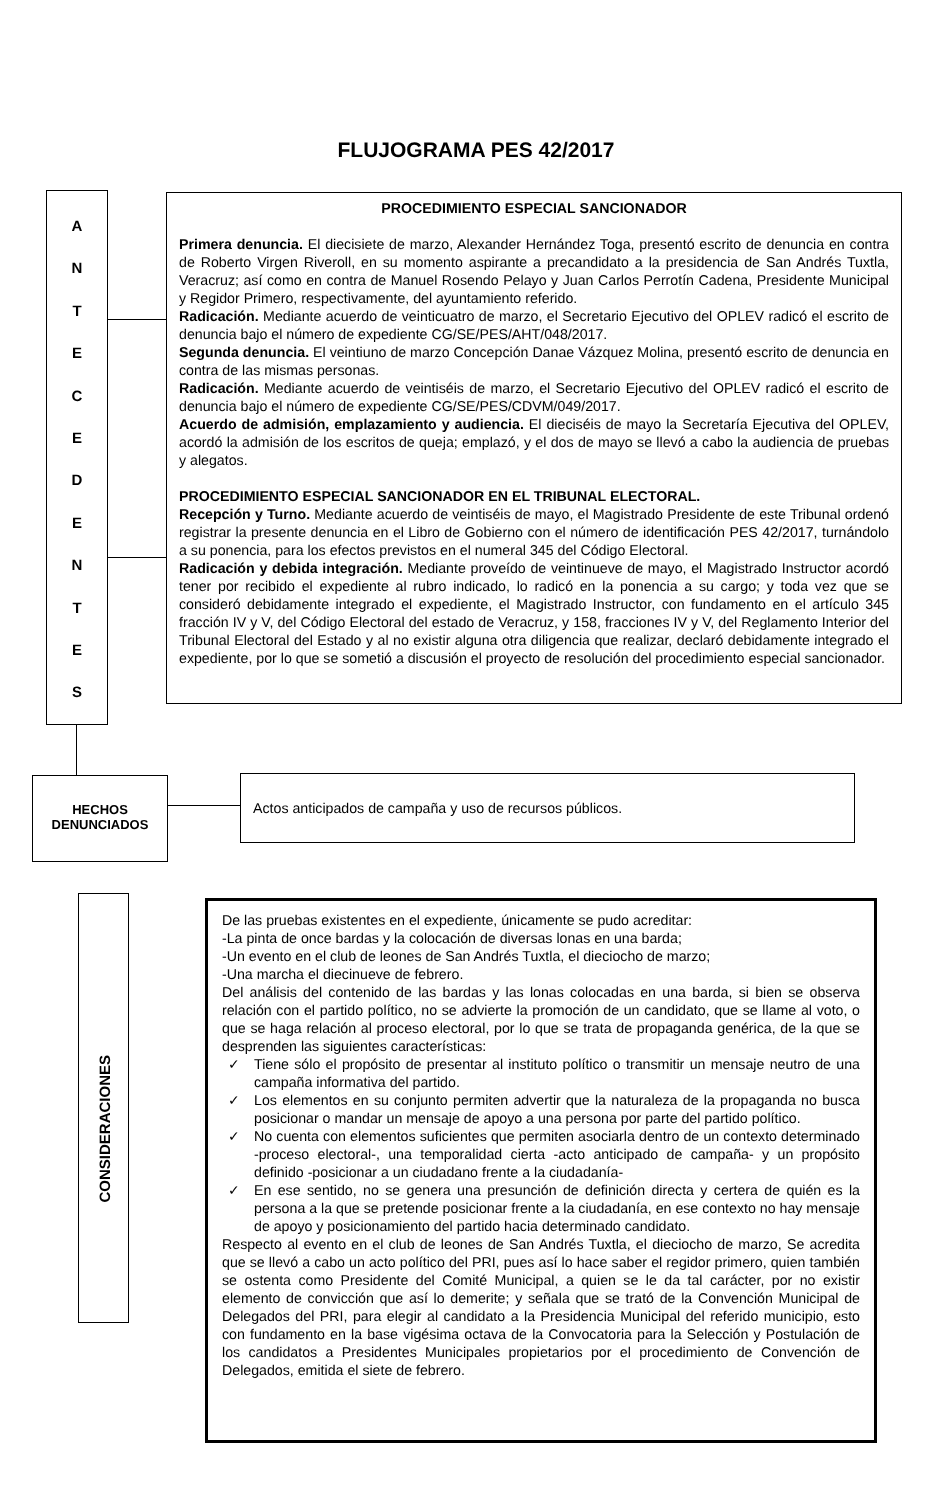FLUJOGRAMA PES 42/2017
A
N
T
E
C
E
D
E
N
T
E
S
PROCEDIMIENTO ESPECIAL SANCIONADOR
Primera denuncia. El diecisiete de marzo, Alexander Hernández Toga, presentó escrito de denuncia en contra de Roberto Virgen Riveroll, en su momento aspirante a precandidato a la presidencia de San Andrés Tuxtla, Veracruz; así como en contra de Manuel Rosendo Pelayo y Juan Carlos Perrotín Cadena, Presidente Municipal y Regidor Primero, respectivamente, del ayuntamiento referido.
Radicación. Mediante acuerdo de veinticuatro de marzo, el Secretario Ejecutivo del OPLEV radicó el escrito de denuncia bajo el número de expediente CG/SE/PES/AHT/048/2017.
Segunda denuncia. El veintiuno de marzo Concepción Danae Vázquez Molina, presentó escrito de denuncia en contra de las mismas personas.
Radicación. Mediante acuerdo de veintiséis de marzo, el Secretario Ejecutivo del OPLEV radicó el escrito de denuncia bajo el número de expediente CG/SE/PES/CDVM/049/2017.
Acuerdo de admisión, emplazamiento y audiencia. El dieciséis de mayo la Secretaría Ejecutiva del OPLEV, acordó la admisión de los escritos de queja; emplazó, y el dos de mayo se llevó a cabo la audiencia de pruebas y alegatos.
PROCEDIMIENTO ESPECIAL SANCIONADOR EN EL TRIBUNAL ELECTORAL.
Recepción y Turno. Mediante acuerdo de veintiséis de mayo, el Magistrado Presidente de este Tribunal ordenó registrar la presente denuncia en el Libro de Gobierno con el número de identificación PES 42/2017, turnándolo a su ponencia, para los efectos previstos en el numeral 345 del Código Electoral.
Radicación y debida integración. Mediante proveído de veintinueve de mayo, el Magistrado Instructor acordó tener por recibido el expediente al rubro indicado, lo radicó en la ponencia a su cargo; y toda vez que se consideró debidamente integrado el expediente, el Magistrado Instructor, con fundamento en el artículo 345 fracción IV y V, del Código Electoral del estado de Veracruz, y 158, fracciones IV y V, del Reglamento Interior del Tribunal Electoral del Estado y al no existir alguna otra diligencia que realizar, declaró debidamente integrado el expediente, por lo que se sometió a discusión el proyecto de resolución del procedimiento especial sancionador.
HECHOS
DENUNCIADOS
Actos anticipados de campaña y uso de recursos públicos.
CONSIDERACIONES
De las pruebas existentes en el expediente, únicamente se pudo acreditar:
-La pinta de once bardas y la colocación de diversas lonas en una barda;
-Un evento en el club de leones de San Andrés Tuxtla, el dieciocho de marzo;
-Una marcha el diecinueve de febrero.
Del análisis del contenido de las bardas y las lonas colocadas en una barda, si bien se observa relación con el partido político, no se advierte la promoción de un candidato, que se llame al voto, o que se haga relación al proceso electoral, por lo que se trata de propaganda genérica, de la que se desprenden las siguientes características:
✓ Tiene sólo el propósito de presentar al instituto político o transmitir un mensaje neutro de una campaña informativa del partido.
✓ Los elementos en su conjunto permiten advertir que la naturaleza de la propaganda no busca posicionar o mandar un mensaje de apoyo a una persona por parte del partido político.
✓ No cuenta con elementos suficientes que permiten asociarla dentro de un contexto determinado -proceso electoral-, una temporalidad cierta -acto anticipado de campaña- y un propósito definido -posicionar a un ciudadano frente a la ciudadanía-
✓ En ese sentido, no se genera una presunción de definición directa y certera de quién es la persona a la que se pretende posicionar frente a la ciudadanía, en ese contexto no hay mensaje de apoyo y posicionamiento del partido hacia determinado candidato.
Respecto al evento en el club de leones de San Andrés Tuxtla, el dieciocho de marzo, Se acredita que se llevó a cabo un acto político del PRI, pues así lo hace saber el regidor primero, quien también se ostenta como Presidente del Comité Municipal, a quien se le da tal carácter, por no existir elemento de convicción que así lo demerite; y señala que se trató de la Convención Municipal de Delegados del PRI, para elegir al candidato a la Presidencia Municipal del referido municipio, esto con fundamento en la base vigésima octava de la Convocatoria para la Selección y Postulación de los candidatos a Presidentes Municipales propietarios por el procedimiento de Convención de Delegados, emitida el siete de febrero.